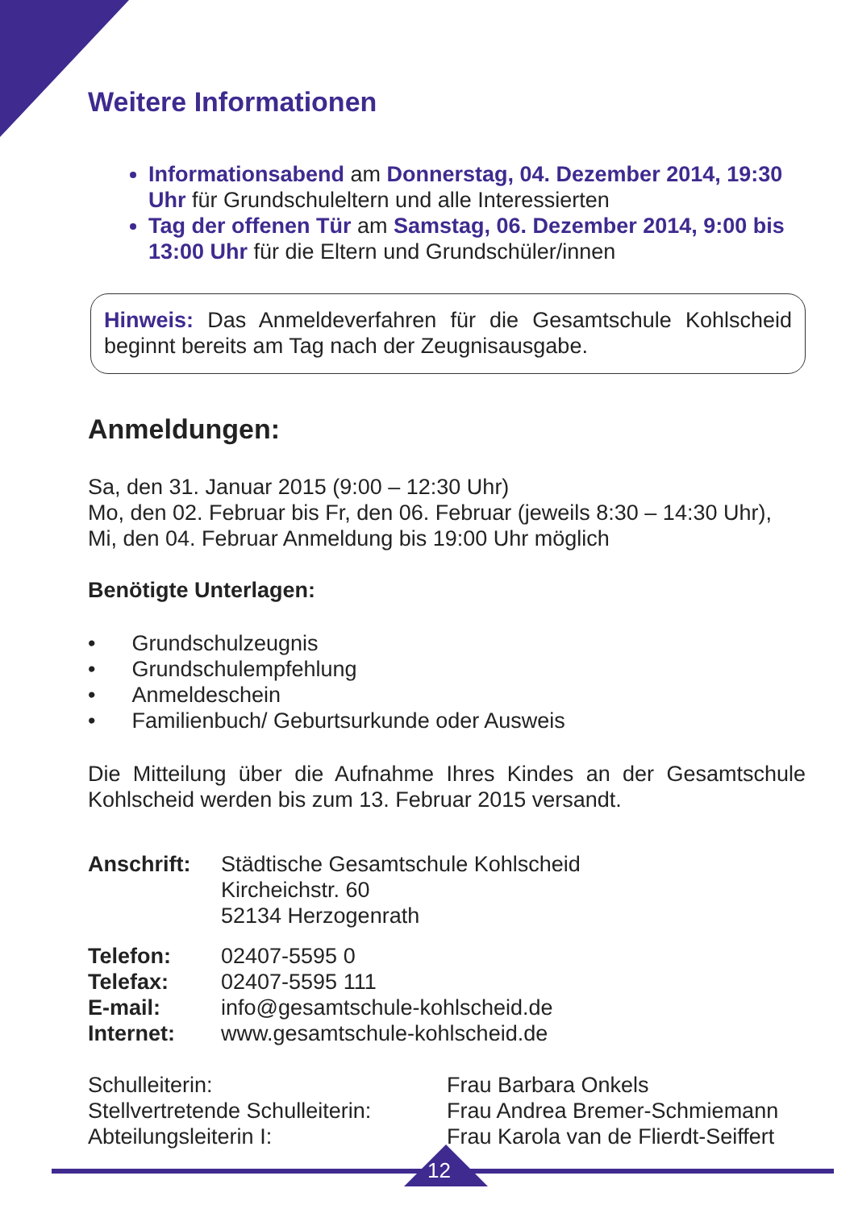Weitere Informationen
Informationsabend am Donnerstag, 04. Dezember 2014, 19:30 Uhr für Grundschuleltern und alle Interessierten
Tag der offenen Tür am Samstag, 06. Dezember 2014, 9:00 bis 13:00 Uhr für die Eltern und Grundschüler/innen
Hinweis: Das Anmeldeverfahren für die Gesamtschule Kohlscheid beginnt bereits am Tag nach der Zeugnisausgabe.
Anmeldungen:
Sa, den 31. Januar 2015 (9:00 – 12:30 Uhr)
Mo, den 02. Februar bis Fr, den 06. Februar (jeweils 8:30 – 14:30 Uhr),
Mi, den 04. Februar Anmeldung bis 19:00 Uhr möglich
Benötigte Unterlagen:
• Grundschulzeugnis
• Grundschulempfehlung
• Anmeldeschein
• Familienbuch/ Geburtsurkunde oder Ausweis
Die Mitteilung über die Aufnahme Ihres Kindes an der Gesamtschule Kohlscheid werden bis zum 13. Februar 2015 versandt.
Anschrift: Städtische Gesamtschule Kohlscheid
Kircheichstr. 60
52134 Herzogenrath
Telefon: 02407-5595 0
Telefax: 02407-5595 111
E-mail: info@gesamtschule-kohlscheid.de
Internet: www.gesamtschule-kohlscheid.de
Schulleiterin: Frau Barbara Onkels
Stellvertretende Schulleiterin:
Frau Andrea Bremer-Schmiemann
Abteilungsleiterin I: Frau Karola van de Flierdt-Seiffert
12